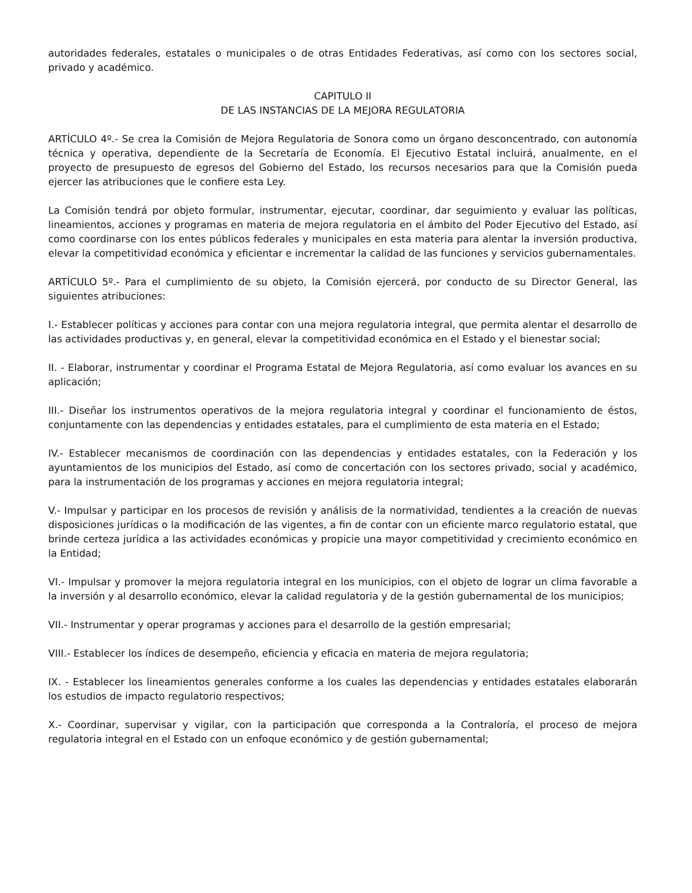autoridades federales, estatales o municipales o de otras Entidades Federativas, así como con los sectores social, privado y académico.
CAPITULO II
DE LAS INSTANCIAS DE LA MEJORA REGULATORIA
ARTÍCULO 4º.- Se crea la Comisión de Mejora Regulatoria de Sonora como un órgano desconcentrado, con autonomía técnica y operativa, dependiente de la Secretaría de Economía. El Ejecutivo Estatal incluirá, anualmente, en el proyecto de presupuesto de egresos del Gobierno del Estado, los recursos necesarios para que la Comisión pueda ejercer las atribuciones que le confiere esta Ley.
La Comisión tendrá por objeto formular, instrumentar, ejecutar, coordinar, dar seguimiento y evaluar las políticas, lineamientos, acciones y programas en materia de mejora regulatoria en el ámbito del Poder Ejecutivo del Estado, así como coordinarse con los entes públicos federales y municipales en esta materia para alentar la inversión productiva, elevar la competitividad económica y eficientar e incrementar la calidad de las funciones y servicios gubernamentales.
ARTÍCULO 5º.- Para el cumplimiento de su objeto, la Comisión ejercerá, por conducto de su Director General, las siguientes atribuciones:
I.- Establecer políticas y acciones para contar con una mejora regulatoria integral, que permita alentar el desarrollo de las actividades productivas y, en general, elevar la competitividad económica en el Estado y el bienestar social;
II. - Elaborar, instrumentar y coordinar el Programa Estatal de Mejora Regulatoria, así como evaluar los avances en su aplicación;
III.- Diseñar los instrumentos operativos de la mejora regulatoria integral y coordinar el funcionamiento de éstos, conjuntamente con las dependencias y entidades estatales, para el cumplimiento de esta materia en el Estado;
IV.- Establecer mecanismos de coordinación con las dependencias y entidades estatales, con la Federación y los ayuntamientos de los municipios del Estado, así como de concertación con los sectores privado, social y académico, para la instrumentación de los programas y acciones en mejora regulatoria integral;
V.- Impulsar y participar en los procesos de revisión y análisis de la normatividad, tendientes a la creación de nuevas disposiciones jurídicas o la modificación de las vigentes, a fin de contar con un eficiente marco regulatorio estatal, que brinde certeza jurídica a las actividades económicas y propicie una mayor competitividad y crecimiento económico en la Entidad;
VI.- Impulsar y promover la mejora regulatoria integral en los municipios, con el objeto de lograr un clima favorable a la inversión y al desarrollo económico, elevar la calidad regulatoria y de la gestión gubernamental de los municipios;
VII.- Instrumentar y operar programas y acciones para el desarrollo de la gestión empresarial;
VIII.- Establecer los índices de desempeño, eficiencia y eficacia en materia de mejora regulatoria;
IX. - Establecer los lineamientos generales conforme a los cuales las dependencias y entidades estatales elaborarán los estudios de impacto regulatorio respectivos;
X.- Coordinar, supervisar y vigilar, con la participación que corresponda a la Contraloría, el proceso de mejora regulatoria integral en el Estado con un enfoque económico y de gestión gubernamental;